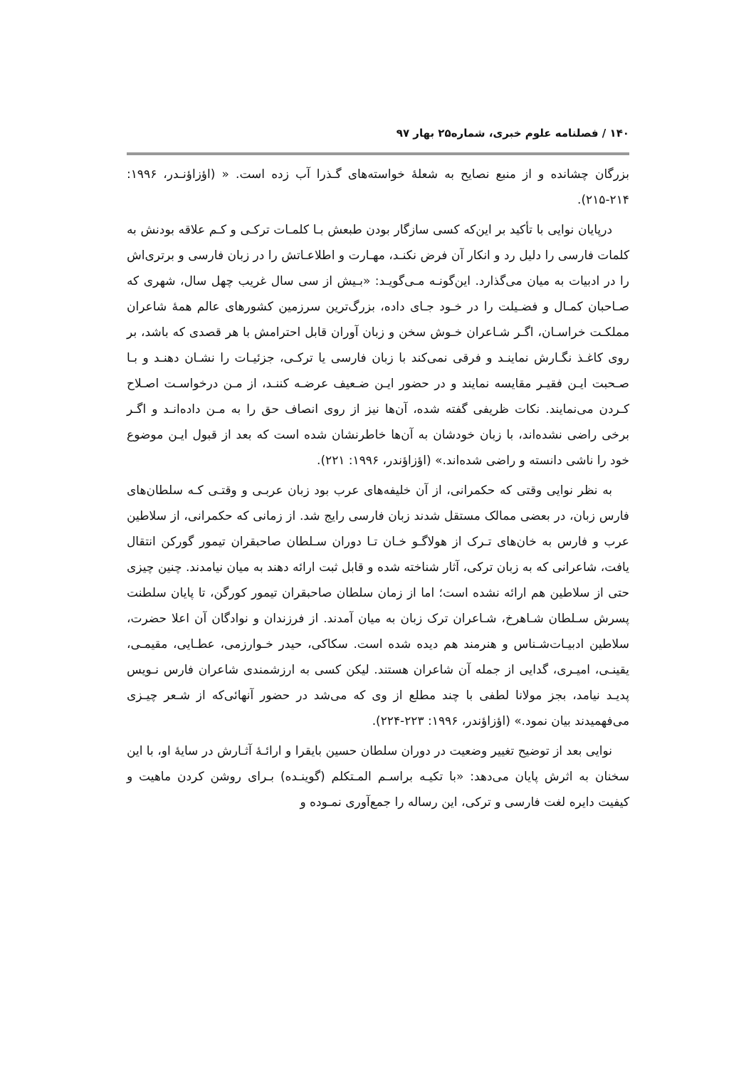۱۴۰ / فصلنامه علوم خبری، شماره۲۵ بهار ۹۷
بزرگان چشانده و از منبع نصایح به شعلهٔ خواسته‌های گـذرا آب زده است. « (اؤزاؤنـدر، ۱۹۹۶: ۲۱۴-۲۱۵).
درپایان نوایی با تأکید بر این‌که کسی سازگار بودن طبعش بـا کلمـات ترکـی و کـم علاقه بودنش به کلمات فارسی را دلیل رد و انکار آن فرض نکنـد، مهـارت و اطلاعـاتش را در زبان فارسی و برتری‌اش را در ادبیات به میان می‌گذارد. این‌گونـه مـی‌گویـد: «بـیش از سی سال غریب چهل سال، شهری که صـاحبان کمـال و فضـیلت را در خـود جـای داده، بزرگ‌ترین سرزمین کشورهای عالم همهٔ شاعران مملکـت خراسـان، اگـر شـاعران خـوش سخن و زبان آوران قابل احترامش با هر قصدی که باشد، بر روی کاغـذ نگـارش نماینـد و فرقی نمی‌کند با زبان فارسی یا ترکـی، جزئیـات را نشـان دهنـد و بـا صـحبت ایـن فقیـر مقایسه نمایند و در حضور ایـن ضـعیف عرضـه کننـد، از مـن درخواسـت اصـلاح کـردن می‌نمایند. نکات ظریفی گفته شده، آن‌ها نیز از روی انصاف حق را به مـن داده‌انـد و اگـر برخی راضی نشده‌اند، با زبان خودشان به آن‌ها خاطرنشان شده است که بعد از قبول ایـن موضوع خود را ناشی دانسته و راضی شده‌اند.» (اؤزاؤندر، ۱۹۹۶: ۲۲۱).
به نظر نوایی وقتی که حکمرانی، از آن خلیفه‌های عرب بود زبان عربـی و وقتـی کـه سلطان‌های فارس زبان، در بعضی ممالک مستقل شدند زبان فارسی رایج شد. از زمانی که حکمرانی، از سلاطین عرب و فارس به خان‌های تـرک از هولاگـو خـان تـا دوران سـلطان صاحبقران تیمور گورکن انتقال یافت، شاعرانی که به زبان ترکی، آثار شناخته شده و قابل ثبت ارائه دهند به میان نیامدند. چنین چیزی حتی از سلاطین هم ارائه نشده است؛ اما از زمان سلطان صاحبقران تیمور کورگن، تا پایان سلطنت پسرش سـلطان شـاهرخ، شـاعران ترک زبان به میان آمدند. از فرزندان و نوادگان آن اعلا حضرت، سلاطین ادبیـات‌شـناس و هنرمند هم دیده شده است. سکاکی، حیدر خـوارزمی، عطـایی، مقیمـی، یقینـی، امیـری، گدایی از جمله آن شاعران هستند. لیکن کسی به ارزشمندی شاعران فارس نـویس پدیـد نیامد، بجز مولانا لطفی با چند مطلع از وی که می‌شد در حضور آنهائی‌که از شـعر چیـزی می‌فهمیدند بیان نمود.» (اؤزاؤندر، ۱۹۹۶: ۲۲۳-۲۲۴).
نوایی بعد از توضیح تغییر وضعیت در دوران سلطان حسین بایقرا و ارائـهٔ آثـارش در سایهٔ او، با این سخنان به اثرش پایان می‌دهد: «با تکیـه براسـم المـتکلم (گوینـده) بـرای روشن کردن ماهیت و کیفیت دایره لغت فارسی و ترکی، این رساله را جمع‌آوری نمـوده و